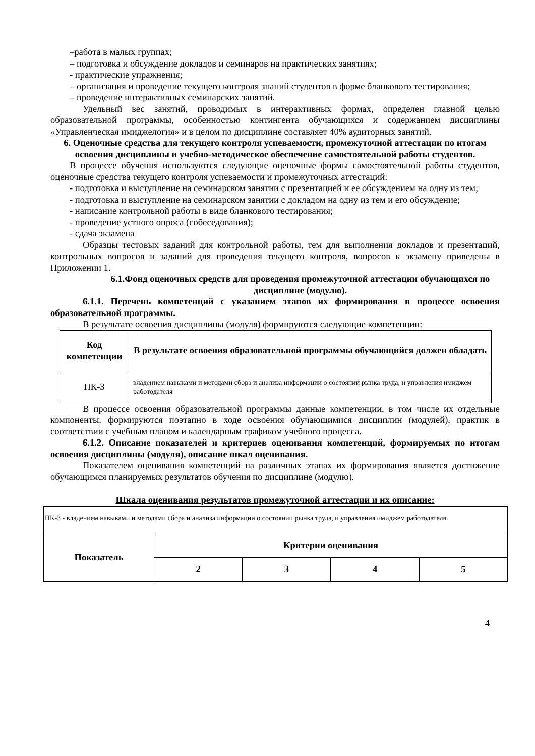–работа в малых группах;
– подготовка и обсуждение докладов и семинаров на практических занятиях;
- практические упражнения;
– организация и проведение текущего контроля знаний студентов в форме бланкового тестирования;
– проведение интерактивных семинарских занятий.
Удельный вес занятий, проводимых в интерактивных формах, определен главной целью образовательной программы, особенностью контингента обучающихся и содержанием дисциплины «Управленческая имиджелогия» и в целом по дисциплине составляет 40% аудиторных занятий.
6. Оценочные средства для текущего контроля успеваемости, промежуточной аттестации по итогам освоения дисциплины и учебно-методическое обеспечение самостоятельной работы студентов.
В процессе обучения используются следующие оценочные формы самостоятельной работы студентов, оценочные средства текущего контроля успеваемости и промежуточных аттестаций:
- подготовка и выступление на семинарском занятии с презентацией и ее обсуждением на одну из тем;
- подготовка и выступление на семинарском занятии с докладом на одну из тем и его обсуждение;
- написание контрольной работы в виде бланкового тестирования;
- проведение устного опроса (собеседования);
- сдача экзамена
Образцы тестовых заданий для контрольной работы, тем для выполнения докладов и презентаций, контрольных вопросов и заданий для проведения текущего контроля, вопросов к экзамену приведены в Приложении 1.
6.1.Фонд оценочных средств для проведения промежуточной аттестации обучающихся по дисциплине (модулю).
6.1.1. Перечень компетенций с указанием этапов их формирования в процессе освоения образовательной программы.
В результате освоения дисциплины (модуля) формируются следующие компетенции:
| Код компетенции | В результате освоения образовательной программы обучающийся должен обладать |
| --- | --- |
| ПК-3 | владением навыками и методами сбора и анализа информации о состоянии рынка труда, и управления имиджем работодателя |
В процессе освоения образовательной программы данные компетенции, в том числе их отдельные компоненты, формируются поэтапно в ходе освоения обучающимися дисциплин (модулей), практик в соответствии с учебным планом и календарным графиком учебного процесса.
6.1.2. Описание показателей и критериев оценивания компетенций, формируемых по итогам освоения дисциплины (модуля), описание шкал оценивания.
Показателем оценивания компетенций на различных этапах их формирования является достижение обучающимся планируемых результатов обучения по дисциплине (модулю).
Шкала оценивания результатов промежуточной аттестации и их описание:
| ПК-3 - владением навыками и методами сбора и анализа информации о состоянии рынка труда, и управления имиджем работодателя | | | | |
| Показатель | Критерии оценивания | | | |
| | 2 | 3 | 4 | 5 |
4